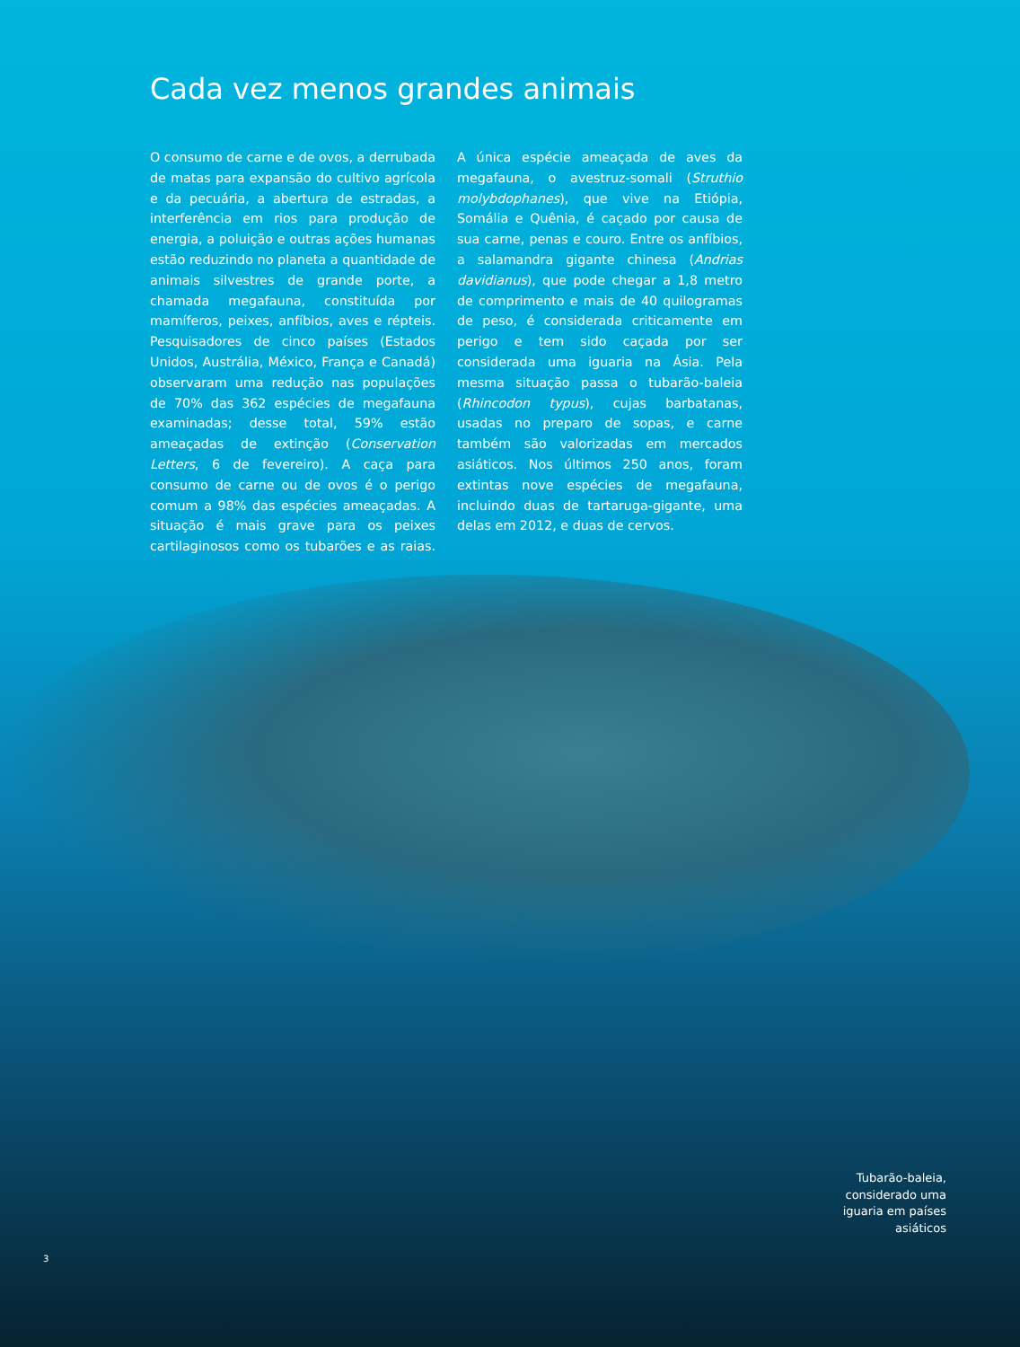Cada vez menos grandes animais
O consumo de carne e de ovos, a derrubada de matas para expansão do cultivo agrícola e da pecuária, a abertura de estradas, a interferência em rios para produção de energia, a poluição e outras ações humanas estão reduzindo no planeta a quantidade de animais silvestres de grande porte, a chamada megafauna, constituída por mamíferos, peixes, anfíbios, aves e répteis. Pesquisadores de cinco países (Estados Unidos, Austrália, México, França e Canadá) observaram uma redução nas populações de 70% das 362 espécies de megafauna examinadas; desse total, 59% estão ameaçadas de extinção (Conservation Letters, 6 de fevereiro). A caça para consumo de carne ou de ovos é o perigo comum a 98% das espécies ameaçadas. A situação é mais grave para os peixes cartilaginosos como os tubarões e as raias. A única espécie ameaçada de aves da megafauna, o avestruz-somali (Struthio molybdophanes), que vive na Etiópia, Somália e Quênia, é caçado por causa de sua carne, penas e couro. Entre os anfíbios, a salamandra gigante chinesa (Andrias davidianus), que pode chegar a 1,8 metro de comprimento e mais de 40 quilogramas de peso, é considerada criticamente em perigo e tem sido caçada por ser considerada uma iguaria na Ásia. Pela mesma situação passa o tubarão-baleia (Rhincodon typus), cujas barbatanas, usadas no preparo de sopas, e carne também são valorizadas em mercados asiáticos. Nos últimos 250 anos, foram extintas nove espécies de megafauna, incluindo duas de tartaruga-gigante, uma delas em 2012, e duas de cervos.
Tubarão-baleia, considerado uma iguaria em países asiáticos
3